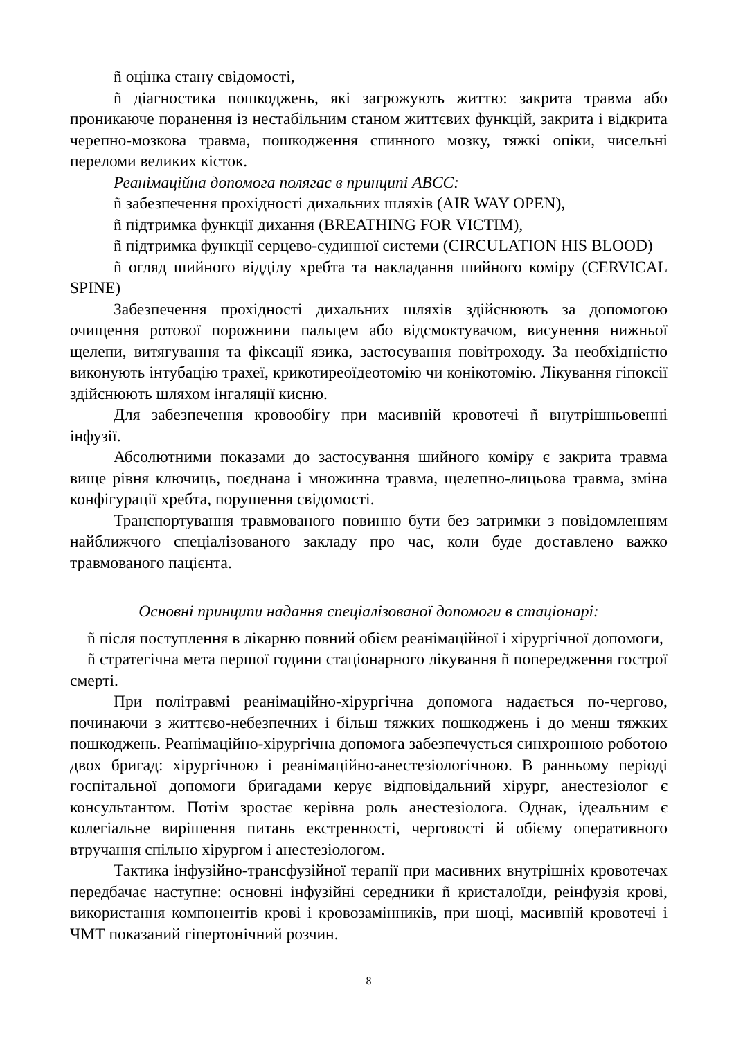ñ оцінка стану свідомості,
ñ діагностика пошкоджень, які загрожують життю: закрита травма або проникаюче поранення із нестабільним станом життєвих функцій, закрита і відкрита черепно-мозкова травма, пошкодження спинного мозку, тяжкі опіки, чисельні переломи великих кісток.
Реанімаційна допомога полягає в принципі ABCC:
ñ забезпечення прохідності дихальних шляхів (AIR WAY OPEN),
ñ підтримка функції дихання (BREATHING FOR VICTIM),
ñ підтримка функції серцево-судинної системи (CIRCULATION HIS BLOOD)
ñ огляд шийного відділу хребта та накладання шийного коміру (CERVICAL SPINE)
Забезпечення прохідності дихальних шляхів здійснюють за допомогою очищення ротової порожнини пальцем або відсмоктувачом, висунення нижньої щелепи, витягування та фіксації язика, застосування повітроходу. За необхідністю виконують інтубацію трахеї, крикотиреоїдеотомію чи конікотомію. Лікування гіпоксії здійснюють шляхом інгаляції кисню.
Для забезпечення кровообігу при масивній кровотечі ñ внутрішньовенні інфузії.
Абсолютними показами до застосування шийного коміру є закрита травма вище рівня ключиць, поєднана і множинна травма, щелепно-лицьова травма, зміна конфігурації хребта, порушення свідомості.
Транспортування травмованого повинно бути без затримки з повідомленням найближчого спеціалізованого закладу про час, коли буде доставлено важко травмованого пацієнта.
Основні принципи надання спеціалізованої допомоги в стаціонарі:
ñ після поступлення в лікарню повний обієм реанімаційної і хірургічної допомоги,
ñ стратегічна мета першої години стаціонарного лікування ñ попередження гострої смерті.
При політравмі реанімаційно-хірургічна допомога надається по-чергово, починаючи з життєво-небезпечних і більш тяжких пошкоджень і до менш тяжких пошкоджень. Реанімаційно-хірургічна допомога забезпечується синхронною роботою двох бригад: хірургічною і реанімаційно-анестезіологічною. В ранньому періоді госпітальної допомоги бригадами керує відповідальний хірург, анестезіолог є консультантом. Потім зростає керівна роль анестезіолога. Однак, ідеальним є колегіальне вирішення питань екстренності, черговості й обієму оперативного втручання спільно хірургом і анестезіологом.
Тактика інфузійно-трансфузійної терапії при масивних внутрішніх кровотечах передбачає наступне: основні інфузійні середники ñ кристалоїди, реінфузія крові, використання компонентів крові і кровозамінників, при шоці, масивній кровотечі і ЧМТ показаний гіпертонічний розчин.
8